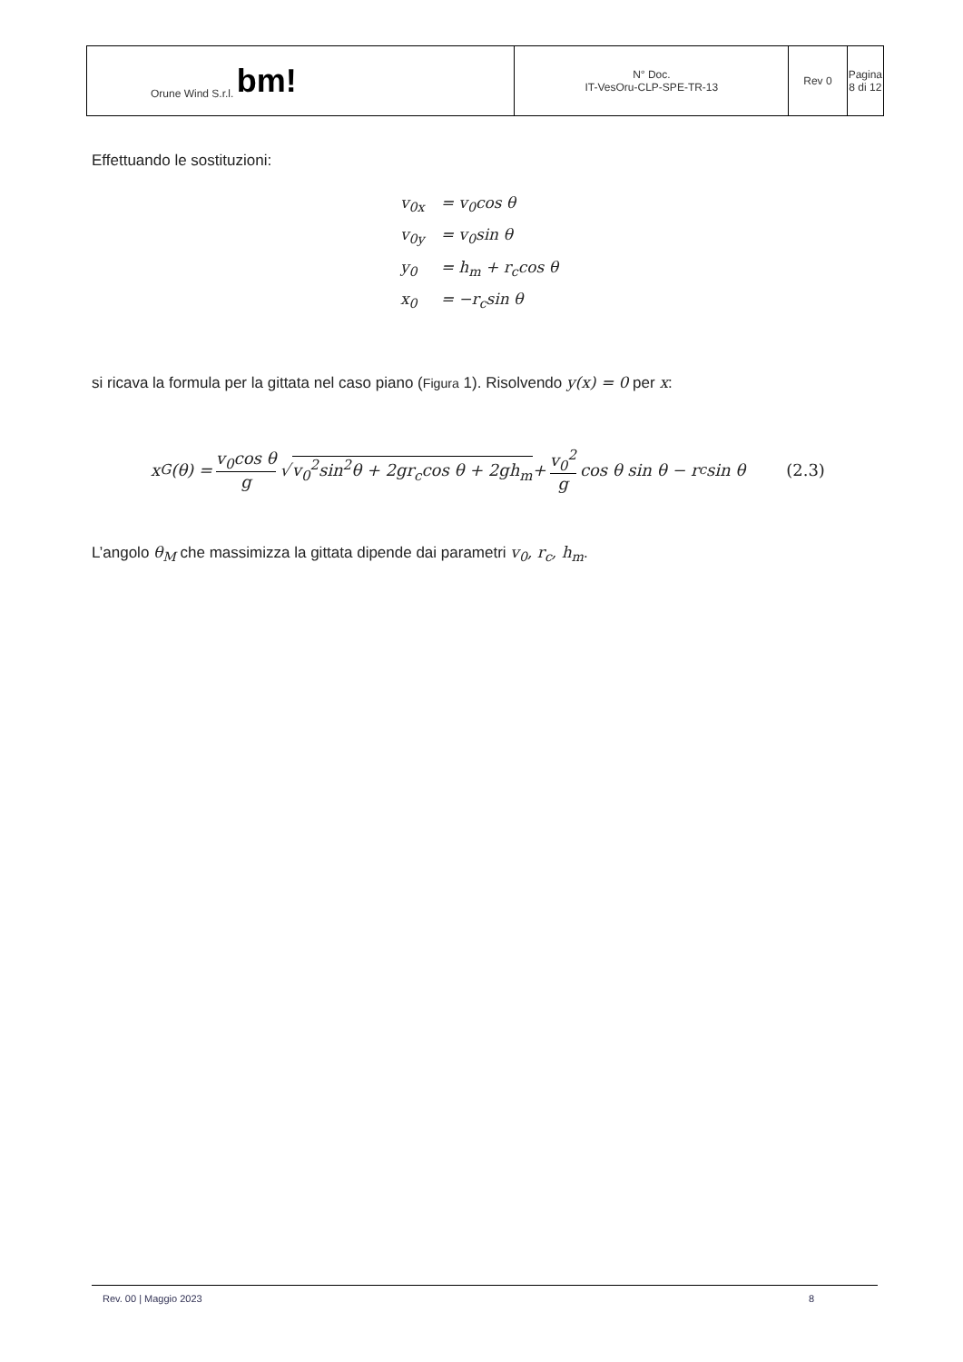| Orune Wind S.r.l. bm! | N° Doc. IT-VesOru-CLP-SPE-TR-13 | Rev 0 | Pagina 8 di 12 |
Effettuando le sostituzioni:
| v<sub>0x</sub> | = v<sub>0</sub>cos θ |
| v<sub>0y</sub> | = v<sub>0</sub>sin θ |
| y<sub>0</sub> | = h<sub>m</sub> + r<sub>c</sub>cos θ |
| x<sub>0</sub> | = −r<sub>c</sub>sin θ |
si ricava la formula per la gittata nel caso piano (Figura 1). Risolvendo y(x) = 0 per x:
x<sub>G</sub>(θ) = v<sub>0</sub>cos θ g √ v<sub>0</sub><sup>2</sup>sin<sup>2</sup>θ + 2gr<sub>c</sub>cos θ + 2gh<sub>m</sub> + v<sub>0</sub><sup>2</sup> g cos θ sin θ − r<sub>c</sub>sin θ (2.3)
L’angolo θ<sub>M</sub> che massimizza la gittata dipende dai parametri v<sub>0</sub>, r<sub>c</sub>, h<sub>m</sub>.
Rev. 00 | Maggio 2023 8